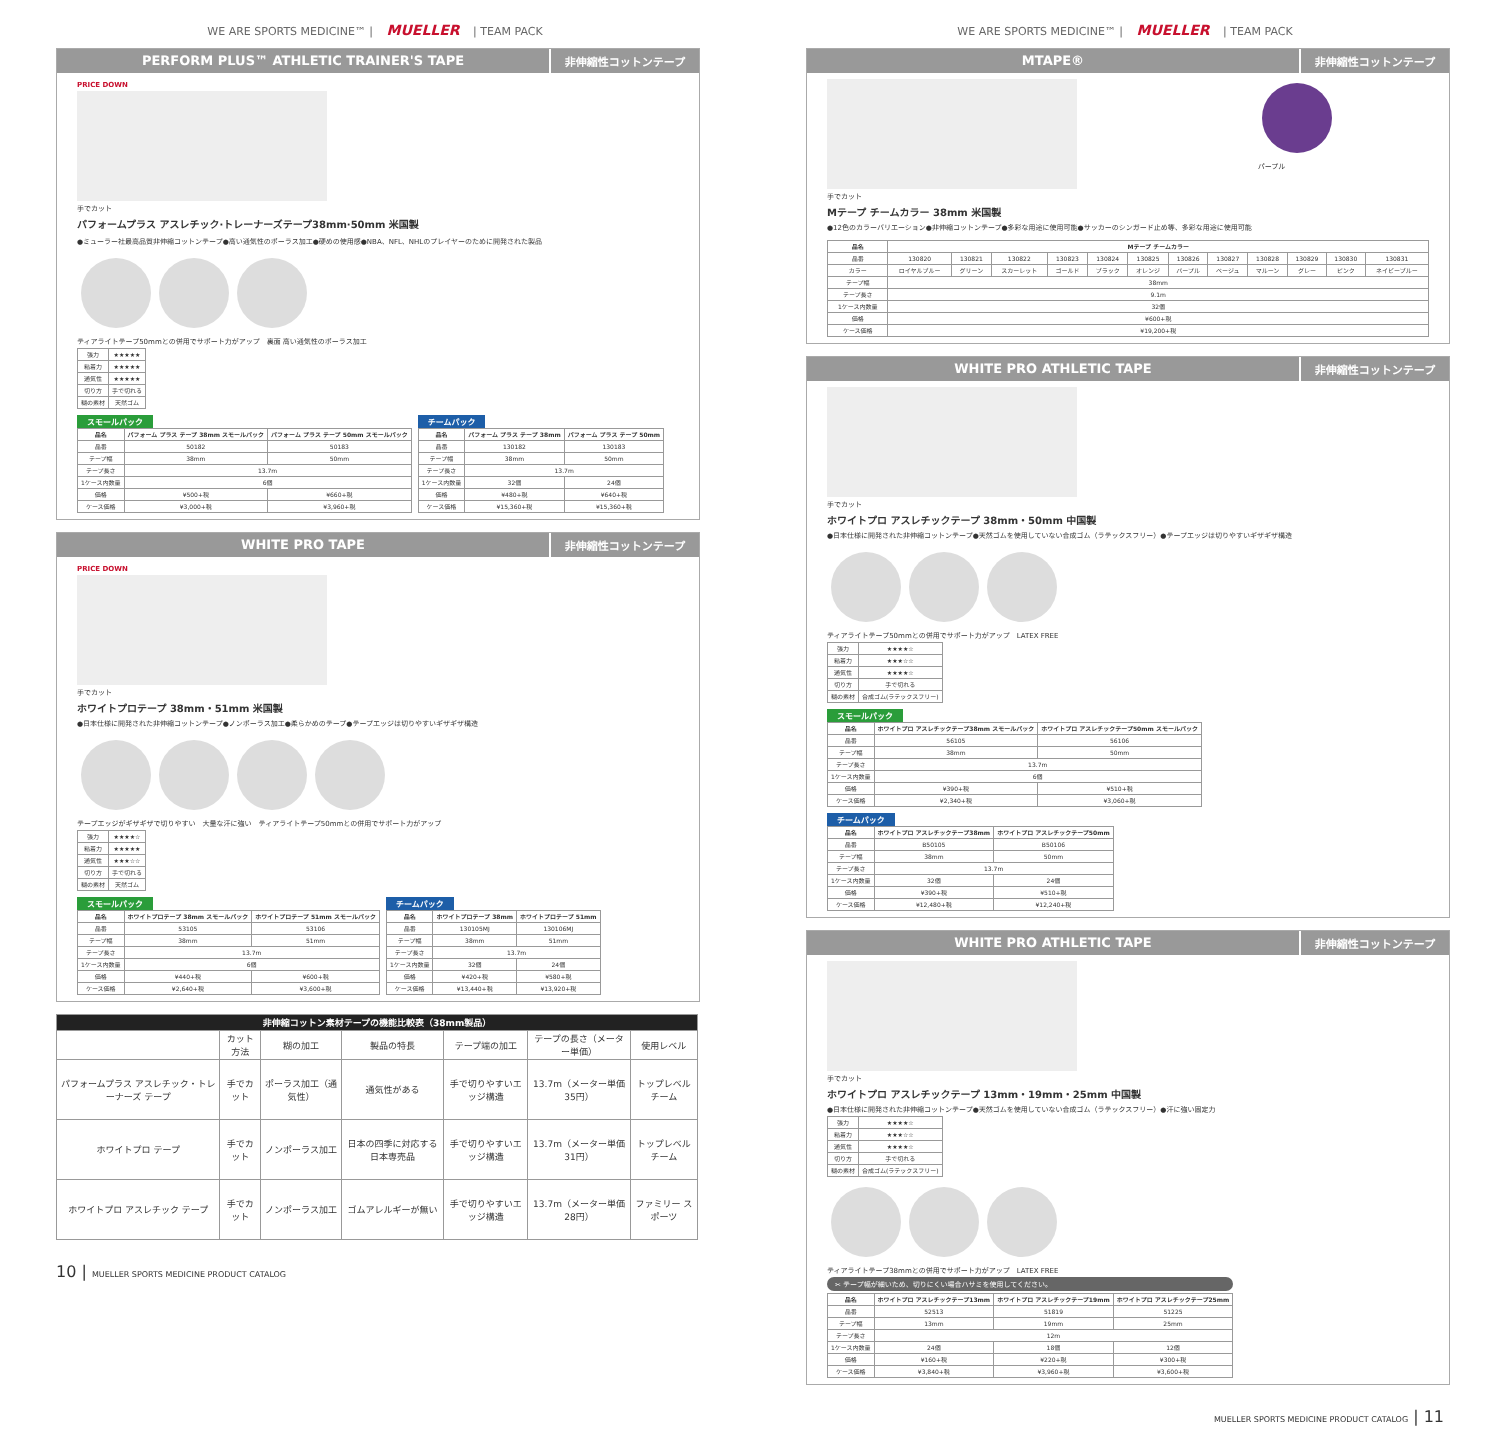WE ARE SPORTS MEDICINE™ | MUELLER | TEAM PACK
PERFORM PLUS™ ATHLETIC TRAINER'S TAPE
非伸縮性コットンテープ
PRICE DOWN
手でカット
パフォームプラス アスレチック·トレーナーズテープ38mm·50mm 米国製
●ミューラー社最高品質非伸縮コットンテープ●高い通気性のポーラス加工●硬めの使用感●NBA、NFL、NHLのプレイヤーのために開発された製品
ティアライトテープ50mmとの併用でサポート力がアップ　裏面 高い通気性のポーラス加工
| 張力 | ★★★★★ |
| 粘着力 | ★★★★★ |
| 通気性 | ★★★★★ |
| 切り方 | 手で切れる |
| 糊の素材 | 天然ゴム |
スモールパック
| 品名 | パフォーム プラス テープ 38mm スモールパック | パフォーム プラス テープ 50mm スモールパック |
| --- | --- | --- |
| 品番 | 50182 | 50183 |
| テープ幅 | 38mm | 50mm |
| テープ長さ | 13.7m | |
| 1ケース内数量 | 6個 | |
| 価格 | ¥500+税 | ¥660+税 |
| ケース価格 | ¥3,000+税 | ¥3,960+税 |
チームパック
| 品名 | パフォーム プラス テープ 38mm | パフォーム プラス テープ 50mm |
| --- | --- | --- |
| 品番 | 130182 | 130183 |
| テープ幅 | 38mm | 50mm |
| テープ長さ | 13.7m | |
| 1ケース内数量 | 32個 | 24個 |
| 価格 | ¥480+税 | ¥640+税 |
| ケース価格 | ¥15,360+税 | ¥15,360+税 |
WHITE PRO TAPE
非伸縮性コットンテープ
PRICE DOWN
手でカット
ホワイトプロテープ 38mm・51mm 米国製
●日本仕様に開発された非伸縮コットンテープ●ノンポーラス加工●柔らかめのテープ●テープエッジは切りやすいギザギザ構造
テープエッジがギザギザで切りやすい　大量な汗に強い　ティアライトテープ50mmとの併用でサポート力がアップ
| 張力 | ★★★★☆ |
| 粘着力 | ★★★★★ |
| 通気性 | ★★★☆☆ |
| 切り方 | 手で切れる |
| 糊の素材 | 天然ゴム |
スモールパック
| 品名 | ホワイトプロテープ 38mm スモールパック | ホワイトプロテープ 51mm スモールパック |
| --- | --- | --- |
| 品番 | 53105 | 53106 |
| テープ幅 | 38mm | 51mm |
| テープ長さ | 13.7m | |
| 1ケース内数量 | 6個 | |
| 価格 | ¥440+税 | ¥600+税 |
| ケース価格 | ¥2,640+税 | ¥3,600+税 |
チームパック
| 品名 | ホワイトプロテープ 38mm | ホワイトプロテープ 51mm |
| --- | --- | --- |
| 品番 | 130105MJ | 130106MJ |
| テープ幅 | 38mm | 51mm |
| テープ長さ | 13.7m | |
| 1ケース内数量 | 32個 | 24個 |
| 価格 | ¥420+税 | ¥580+税 |
| ケース価格 | ¥13,440+税 | ¥13,920+税 |
| 非伸縮コットン素材テープの機能比較表（38mm製品） | | | | | | |
| --- | --- | --- | --- | --- | --- | --- |
| | カット方法 | 糊の加工 | 製品の特長 | テープ端の加工 | テープの長さ（メーター単価） | 使用レベル |
| パフォームプラス アスレチック・トレーナーズ テープ | 手でカット | ポーラス加工（通気性） | 通気性がある | 手で切りやすいエッジ構造 | 13.7m（メーター単価35円） | トップレベル チーム |
| ホワイトプロ テープ | 手でカット | ノンポーラス加工 | 日本の四季に対応する日本専売品 | 手で切りやすいエッジ構造 | 13.7m（メーター単価31円） | トップレベル チーム |
| ホワイトプロ アスレチック テープ | 手でカット | ノンポーラス加工 | ゴムアレルギーが無い | 手で切りやすいエッジ構造 | 13.7m（メーター単価28円） | ファミリー スポーツ |
10 | MUELLER SPORTS MEDICINE PRODUCT CATALOG
WE ARE SPORTS MEDICINE™ | MUELLER | TEAM PACK
MTAPE®
非伸縮性コットンテープ
手でカット
Mテープ チームカラー 38mm 米国製
●12色のカラーバリエーション●非伸縮コットンテープ●多彩な用途に使用可能●サッカーのシンガード止め等、多彩な用途に使用可能
パープル
| 品名 | Mテープ チームカラー | | | | | | | | | | | |
| --- | --- | --- | --- | --- | --- | --- | --- | --- | --- | --- | --- | --- |
| 品番 | 130820 | 130821 | 130822 | 130823 | 130824 | 130825 | 130826 | 130827 | 130828 | 130829 | 130830 | 130831 |
| カラー | ロイヤルブルー | グリーン | スカーレット | ゴールド | ブラック | オレンジ | パープル | ベージュ | マルーン | グレー | ピンク | ネイビーブルー |
| テープ幅 | 38mm | | | | | | | | | | | |
| テープ長さ | 9.1m | | | | | | | | | | | |
| 1ケース内数量 | 32個 | | | | | | | | | | | |
| 価格 | ¥600+税 | | | | | | | | | | | |
| ケース価格 | ¥19,200+税 | | | | | | | | | | | |
WHITE PRO ATHLETIC TAPE
非伸縮性コットンテープ
手でカット
ホワイトプロ アスレチックテープ 38mm・50mm 中国製
●日本仕様に開発された非伸縮コットンテープ●天然ゴムを使用していない合成ゴム（ラテックスフリー）●テープエッジは切りやすいギザギザ構造
ティアライトテープ50mmとの併用でサポート力がアップ　LATEX FREE
| 張力 | ★★★★☆ |
| 粘着力 | ★★★☆☆ |
| 通気性 | ★★★★☆ |
| 切り方 | 手で切れる |
| 糊の素材 | 合成ゴム(ラテックスフリー) |
スモールパック
| 品名 | ホワイトプロ アスレチックテープ38mm スモールパック | ホワイトプロ アスレチックテープ50mm スモールパック |
| --- | --- | --- |
| 品番 | 56105 | 56106 |
| テープ幅 | 38mm | 50mm |
| テープ長さ | 13.7m | |
| 1ケース内数量 | 6個 | |
| 価格 | ¥390+税 | ¥510+税 |
| ケース価格 | ¥2,340+税 | ¥3,060+税 |
チームパック
| 品名 | ホワイトプロ アスレチックテープ38mm | ホワイトプロ アスレチックテープ50mm |
| --- | --- | --- |
| 品番 | B50105 | B50106 |
| テープ幅 | 38mm | 50mm |
| テープ長さ | 13.7m | |
| 1ケース内数量 | 32個 | 24個 |
| 価格 | ¥390+税 | ¥510+税 |
| ケース価格 | ¥12,480+税 | ¥12,240+税 |
WHITE PRO ATHLETIC TAPE
非伸縮性コットンテープ
手でカット
ホワイトプロ アスレチックテープ 13mm・19mm・25mm 中国製
●日本仕様に開発された非伸縮コットンテープ●天然ゴムを使用していない合成ゴム（ラテックスフリー）●汗に強い固定力
| 張力 | ★★★★☆ |
| 粘着力 | ★★★☆☆ |
| 通気性 | ★★★★☆ |
| 切り方 | 手で切れる |
| 糊の素材 | 合成ゴム(ラテックスフリー) |
ティアライトテープ38mmとの併用でサポート力がアップ　LATEX FREE
✂ テープ幅が細いため、切りにくい場合ハサミを使用してください。
| 品名 | ホワイトプロ アスレチックテープ13mm | ホワイトプロ アスレチックテープ19mm | ホワイトプロ アスレチックテープ25mm |
| --- | --- | --- | --- |
| 品番 | 52513 | 51819 | 51225 |
| テープ幅 | 13mm | 19mm | 25mm |
| テープ長さ | 12m | | |
| 1ケース内数量 | 24個 | 18個 | 12個 |
| 価格 | ¥160+税 | ¥220+税 | ¥300+税 |
| ケース価格 | ¥3,840+税 | ¥3,960+税 | ¥3,600+税 |
MUELLER SPORTS MEDICINE PRODUCT CATALOG | 11